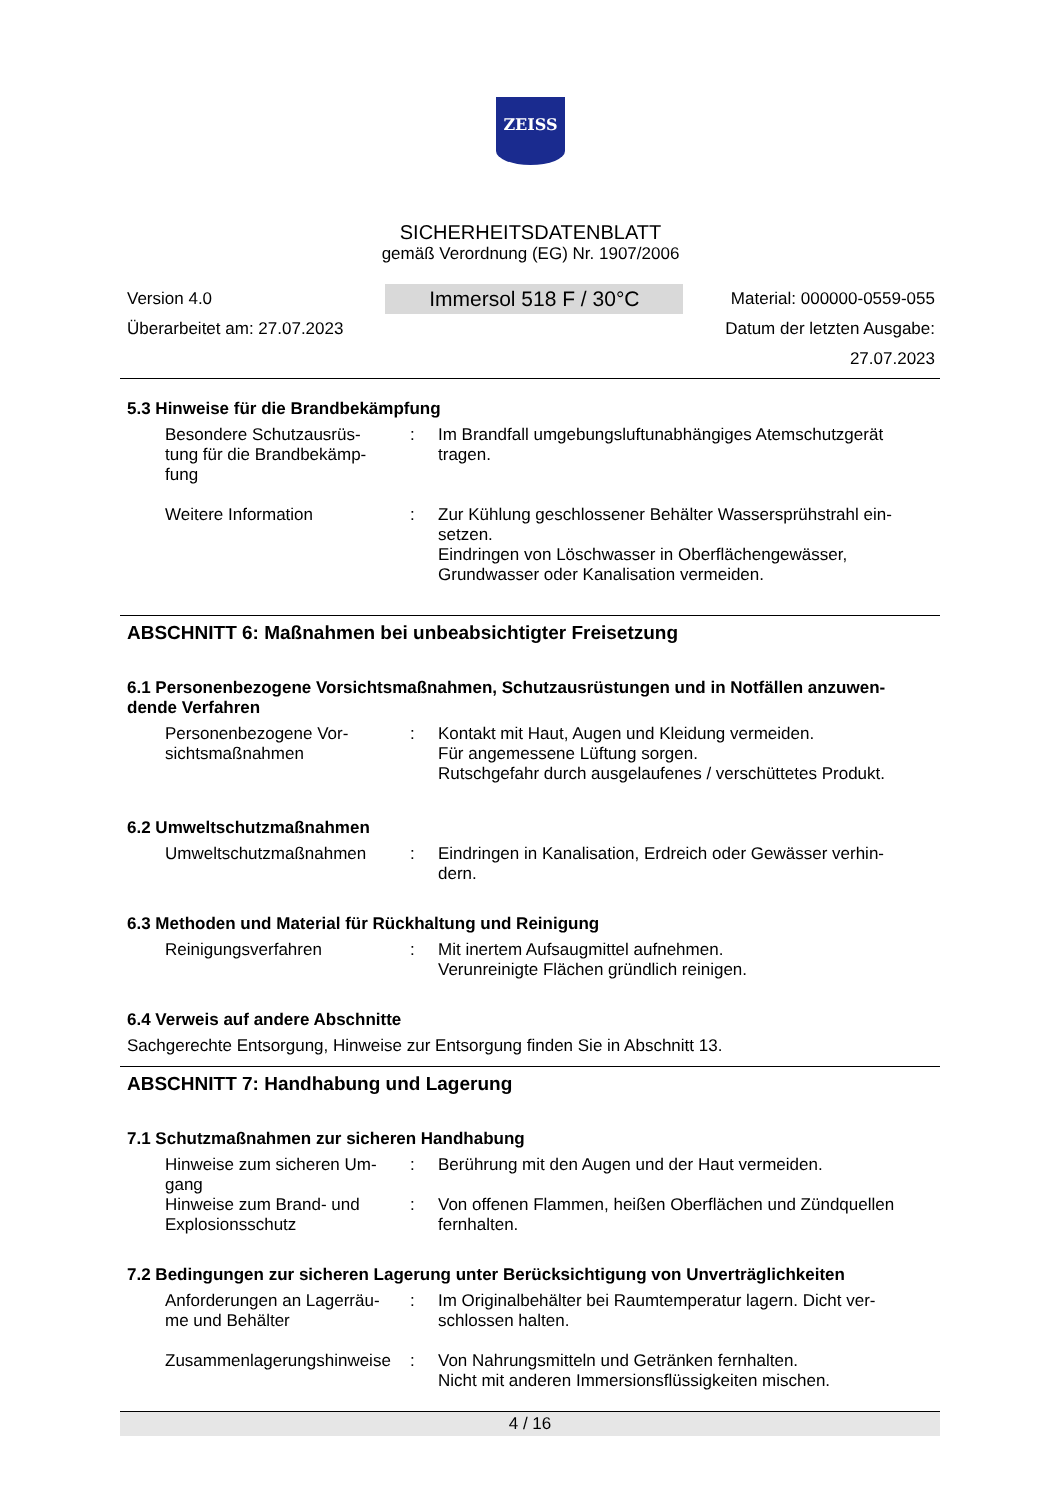ZEISS
SICHERHEITSDATENBLATT
gemäß Verordnung (EG) Nr. 1907/2006
Version 4.0
Überarbeitet am: 27.07.2023
Immersol 518 F / 30°C
Material: 000000-0559-055
Datum der letzten Ausgabe:
27.07.2023
5.3 Hinweise für die Brandbekämpfung
Besondere Schutzausrüs-
tung für die Brandbekämp-
fung
: Im Brandfall umgebungsluftunabhängiges Atemschutzgerät tragen.
Weitere Information : Zur Kühlung geschlossener Behälter Wassersprühstrahl ein-
setzen.
Eindringen von Löschwasser in Oberflächengewässer, Grundwasser oder Kanalisation vermeiden.
ABSCHNITT 6: Maßnahmen bei unbeabsichtigter Freisetzung
6.1 Personenbezogene Vorsichtsmaßnahmen, Schutzausrüstungen und in Notfällen anzuwen-
dende Verfahren
Personenbezogene Vor-
sichtsmaßnahmen
: Kontakt mit Haut, Augen und Kleidung vermeiden.
Für angemessene Lüftung sorgen.
Rutschgefahr durch ausgelaufenes / verschüttetes Produkt.
6.2 Umweltschutzmaßnahmen
Umweltschutzmaßnahmen : Eindringen in Kanalisation, Erdreich oder Gewässer verhin-
dern.
6.3 Methoden und Material für Rückhaltung und Reinigung
Reinigungsverfahren : Mit inertem Aufsaugmittel aufnehmen.
Verunreinigte Flächen gründlich reinigen.
6.4 Verweis auf andere Abschnitte
Sachgerechte Entsorgung, Hinweise zur Entsorgung finden Sie in Abschnitt 13.
ABSCHNITT 7: Handhabung und Lagerung
7.1 Schutzmaßnahmen zur sicheren Handhabung
Hinweise zum sicheren Um-
gang
: Berührung mit den Augen und der Haut vermeiden.
Hinweise zum Brand- und
Explosionsschutz
: Von offenen Flammen, heißen Oberflächen und Zündquellen fernhalten.
7.2 Bedingungen zur sicheren Lagerung unter Berücksichtigung von Unverträglichkeiten
Anforderungen an Lagerräu-
me und Behälter
: Im Originalbehälter bei Raumtemperatur lagern. Dicht ver-
schlossen halten.
Zusammenlagerungshinweise
: Von Nahrungsmitteln und Getränken fernhalten.
Nicht mit anderen Immersionsflüssigkeiten mischen.
4 / 16